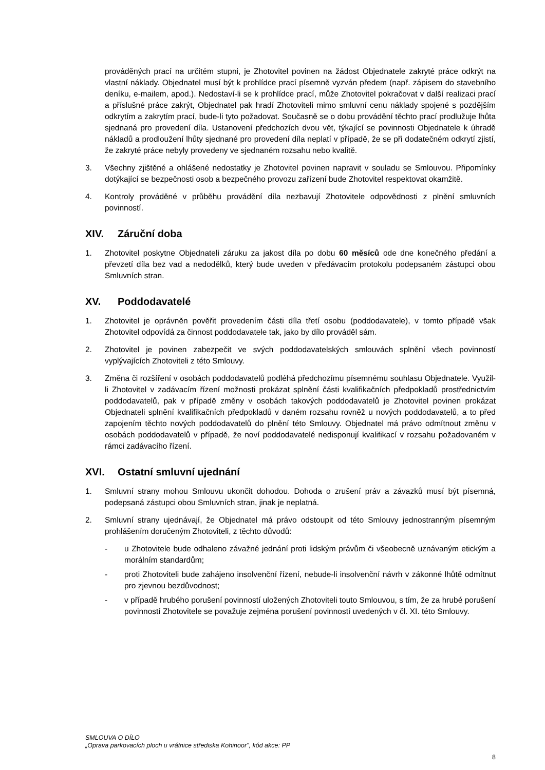prováděných prací na určitém stupni, je Zhotovitel povinen na žádost Objednatele zakryté práce odkrýt na vlastní náklady. Objednatel musí být k prohlídce prací písemně vyzván předem (např. zápisem do stavebního deníku, e-mailem, apod.). Nedostaví-li se k prohlídce prací, může Zhotovitel pokračovat v další realizaci prací a příslušné práce zakrýt, Objednatel pak hradí Zhotoviteli mimo smluvní cenu náklady spojené s pozdějším odkrytím a zakrytím prací, bude-li tyto požadovat. Současně se o dobu provádění těchto prací prodlužuje lhůta sjednaná pro provedení díla. Ustanovení předchozích dvou vět, týkající se povinnosti Objednatele k úhradě nákladů a prodloužení lhůty sjednané pro provedení díla neplatí v případě, že se při dodatečném odkrytí zjistí, že zakryté práce nebyly provedeny ve sjednaném rozsahu nebo kvalitě.
3. Všechny zjištěné a ohlášené nedostatky je Zhotovitel povinen napravit v souladu se Smlouvou. Připomínky dotýkající se bezpečnosti osob a bezpečného provozu zařízení bude Zhotovitel respektovat okamžitě.
4. Kontroly prováděné v průběhu provádění díla nezbavují Zhotovitele odpovědnosti z plnění smluvních povinností.
XIV. Záruční doba
1. Zhotovitel poskytne Objednateli záruku za jakost díla po dobu 60 měsíců ode dne konečného předání a převzetí díla bez vad a nedodělků, který bude uveden v předávacím protokolu podepsaném zástupci obou Smluvních stran.
XV. Poddodavatelé
1. Zhotovitel je oprávněn pověřit provedením části díla třetí osobu (poddodavatele), v tomto případě však Zhotovitel odpovídá za činnost poddodavatele tak, jako by dílo prováděl sám.
2. Zhotovitel je povinen zabezpečit ve svých poddodavatelských smlouvách splnění všech povinností vyplývajících Zhotoviteli z této Smlouvy.
3. Změna či rozšíření v osobách poddodavatelů podléhá předchozímu písemnému souhlasu Objednatele. Využil-li Zhotovitel v zadávacím řízení možnosti prokázat splnění části kvalifikačních předpokladů prostřednictvím poddodavatelů, pak v případě změny v osobách takových poddodavatelů je Zhotovitel povinen prokázat Objednateli splnění kvalifikačních předpokladů v daném rozsahu rovněž u nových poddodavatelů, a to před zapojením těchto nových poddodavatelů do plnění této Smlouvy. Objednatel má právo odmítnout změnu v osobách poddodavatelů v případě, že noví poddodavatelé nedisponují kvalifikací v rozsahu požadovaném v rámci zadávacího řízení.
XVI. Ostatní smluvní ujednání
1. Smluvní strany mohou Smlouvu ukončit dohodou. Dohoda o zrušení práv a závazků musí být písemná, podepsaná zástupci obou Smluvních stran, jinak je neplatná.
2. Smluvní strany ujednávají, že Objednatel má právo odstoupit od této Smlouvy jednostranným písemným prohlášením doručeným Zhotoviteli, z těchto důvodů:
- u Zhotovitele bude odhaleno závažné jednání proti lidským právům či všeobecně uznávaným etickým a morálním standardům;
- proti Zhotoviteli bude zahájeno insolvenční řízení, nebude-li insolvenční návrh v zákonné lhůtě odmítnut pro zjevnou bezdůvodnost;
- v případě hrubého porušení povinností uložených Zhotoviteli touto Smlouvou, s tím, že za hrubé porušení povinností Zhotovitele se považuje zejména porušení povinností uvedených v čl. XI. této Smlouvy.
SMLOUVA O DÍLO
„Oprava parkovacích ploch u vrátnice střediska Kohinoor", kód akce: PP
8